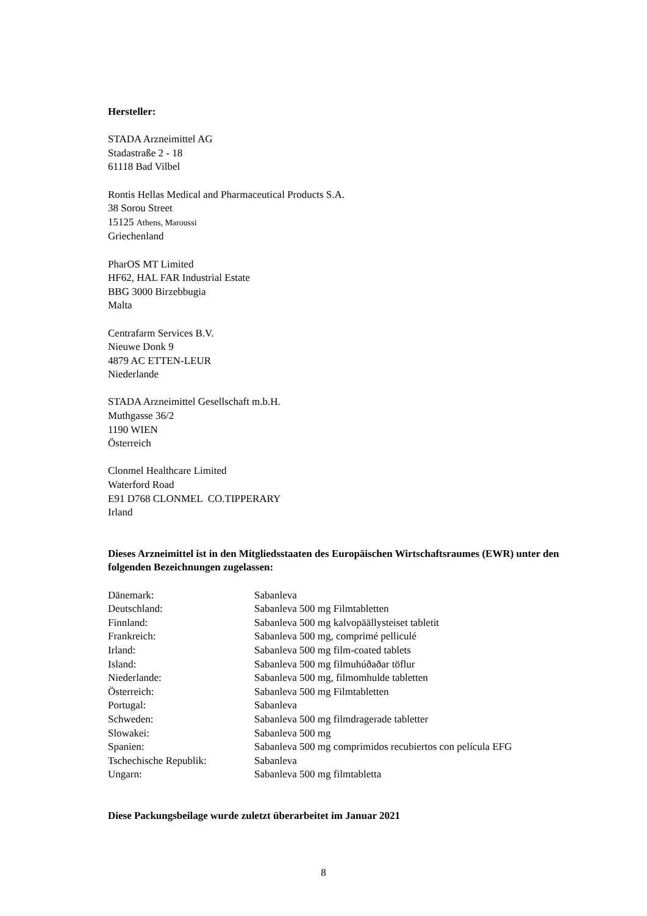Hersteller:
STADA Arzneimittel AG
Stadastraße 2 - 18
61118 Bad Vilbel
Rontis Hellas Medical and Pharmaceutical Products S.A.
38 Sorou Street
15125 Athens, Maroussi
Griechenland
PharOS MT Limited
HF62, HAL FAR Industrial Estate
BBG 3000 Birzebbugia
Malta
Centrafarm Services B.V.
Nieuwe Donk 9
4879 AC ETTEN-LEUR
Niederlande
STADA Arzneimittel Gesellschaft m.b.H.
Muthgasse 36/2
1190 WIEN
Österreich
Clonmel Healthcare Limited
Waterford Road
E91 D768 CLONMEL CO.TIPPERARY
Irland
Dieses Arzneimittel ist in den Mitgliedsstaaten des Europäischen Wirtschaftsraumes (EWR) unter den folgenden Bezeichnungen zugelassen:
| Dänemark: | Sabanleva |
| Deutschland: | Sabanleva 500 mg Filmtabletten |
| Finnland: | Sabanleva 500 mg kalvopäällysteiset tabletit |
| Frankreich: | Sabanleva 500 mg, comprimé pelliculé |
| Irland: | Sabanleva 500 mg film-coated tablets |
| Island: | Sabanleva 500 mg filmuhúðaðar töflur |
| Niederlande: | Sabanleva 500 mg, filmomhulde tabletten |
| Österreich: | Sabanleva 500 mg Filmtabletten |
| Portugal: | Sabanleva |
| Schweden: | Sabanleva 500 mg filmdragerade tabletter |
| Slowakei: | Sabanleva 500 mg |
| Spanien: | Sabanleva 500 mg comprimidos recubiertos con película EFG |
| Tschechische Republik: | Sabanleva |
| Ungarn: | Sabanleva 500 mg filmtabletta |
Diese Packungsbeilage wurde zuletzt überarbeitet im Januar 2021
8